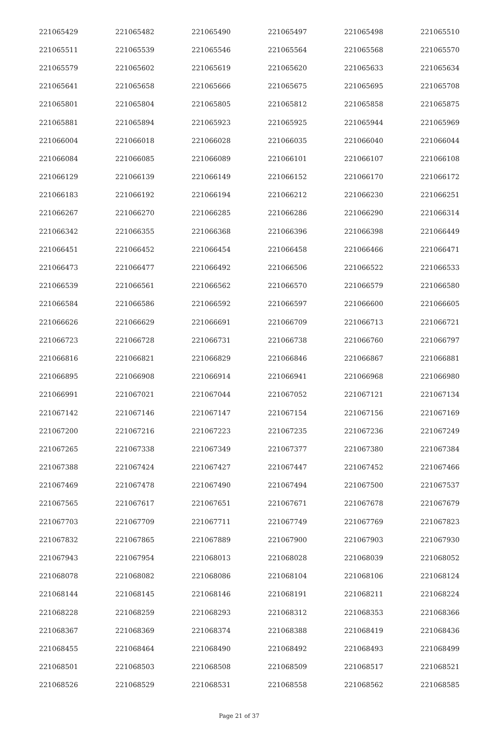| 221065429 | 221065482 | 221065490 | 221065497 | 221065498 | 221065510 |
| 221065511 | 221065539 | 221065546 | 221065564 | 221065568 | 221065570 |
| 221065579 | 221065602 | 221065619 | 221065620 | 221065633 | 221065634 |
| 221065641 | 221065658 | 221065666 | 221065675 | 221065695 | 221065708 |
| 221065801 | 221065804 | 221065805 | 221065812 | 221065858 | 221065875 |
| 221065881 | 221065894 | 221065923 | 221065925 | 221065944 | 221065969 |
| 221066004 | 221066018 | 221066028 | 221066035 | 221066040 | 221066044 |
| 221066084 | 221066085 | 221066089 | 221066101 | 221066107 | 221066108 |
| 221066129 | 221066139 | 221066149 | 221066152 | 221066170 | 221066172 |
| 221066183 | 221066192 | 221066194 | 221066212 | 221066230 | 221066251 |
| 221066267 | 221066270 | 221066285 | 221066286 | 221066290 | 221066314 |
| 221066342 | 221066355 | 221066368 | 221066396 | 221066398 | 221066449 |
| 221066451 | 221066452 | 221066454 | 221066458 | 221066466 | 221066471 |
| 221066473 | 221066477 | 221066492 | 221066506 | 221066522 | 221066533 |
| 221066539 | 221066561 | 221066562 | 221066570 | 221066579 | 221066580 |
| 221066584 | 221066586 | 221066592 | 221066597 | 221066600 | 221066605 |
| 221066626 | 221066629 | 221066691 | 221066709 | 221066713 | 221066721 |
| 221066723 | 221066728 | 221066731 | 221066738 | 221066760 | 221066797 |
| 221066816 | 221066821 | 221066829 | 221066846 | 221066867 | 221066881 |
| 221066895 | 221066908 | 221066914 | 221066941 | 221066968 | 221066980 |
| 221066991 | 221067021 | 221067044 | 221067052 | 221067121 | 221067134 |
| 221067142 | 221067146 | 221067147 | 221067154 | 221067156 | 221067169 |
| 221067200 | 221067216 | 221067223 | 221067235 | 221067236 | 221067249 |
| 221067265 | 221067338 | 221067349 | 221067377 | 221067380 | 221067384 |
| 221067388 | 221067424 | 221067427 | 221067447 | 221067452 | 221067466 |
| 221067469 | 221067478 | 221067490 | 221067494 | 221067500 | 221067537 |
| 221067565 | 221067617 | 221067651 | 221067671 | 221067678 | 221067679 |
| 221067703 | 221067709 | 221067711 | 221067749 | 221067769 | 221067823 |
| 221067832 | 221067865 | 221067889 | 221067900 | 221067903 | 221067930 |
| 221067943 | 221067954 | 221068013 | 221068028 | 221068039 | 221068052 |
| 221068078 | 221068082 | 221068086 | 221068104 | 221068106 | 221068124 |
| 221068144 | 221068145 | 221068146 | 221068191 | 221068211 | 221068224 |
| 221068228 | 221068259 | 221068293 | 221068312 | 221068353 | 221068366 |
| 221068367 | 221068369 | 221068374 | 221068388 | 221068419 | 221068436 |
| 221068455 | 221068464 | 221068490 | 221068492 | 221068493 | 221068499 |
| 221068501 | 221068503 | 221068508 | 221068509 | 221068517 | 221068521 |
| 221068526 | 221068529 | 221068531 | 221068558 | 221068562 | 221068585 |
Page 21 of 37